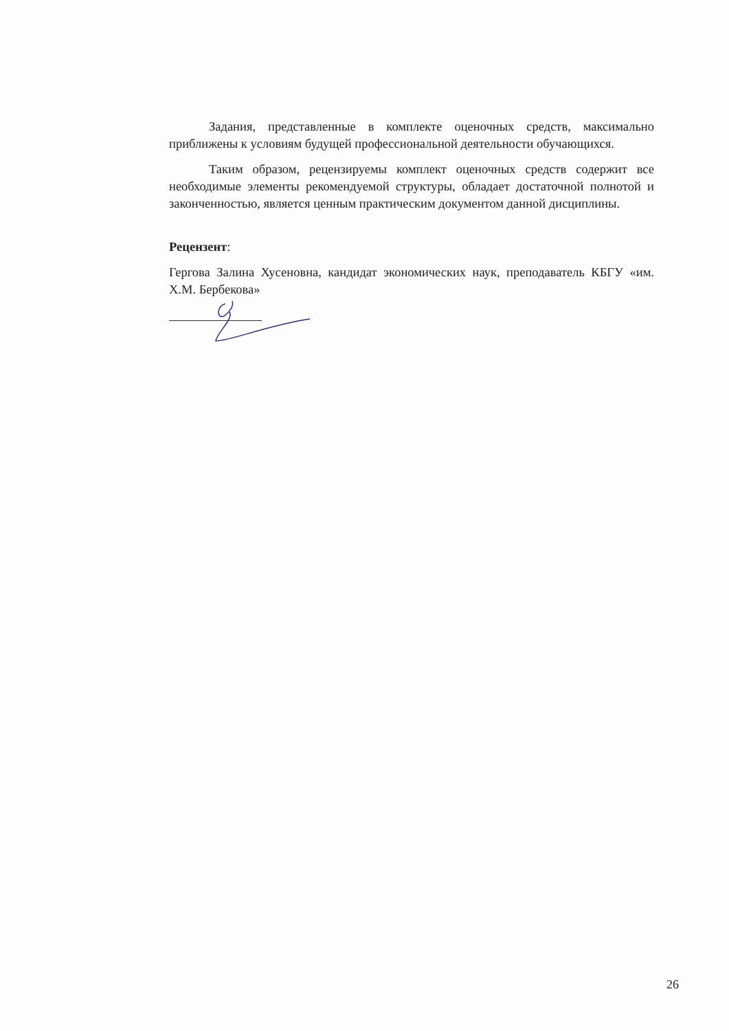Задания, представленные в комплекте оценочных средств, максимально приближены к условиям будущей профессиональной деятельности обучающихся.
Таким образом, рецензируемы комплект оценочных средств содержит все необходимые элементы рекомендуемой структуры, обладает достаточной полнотой и законченностью, является ценным практическим документом данной дисциплины.
Рецензент:
Гергова Залина Хусеновна, кандидат экономических наук, преподаватель КБГУ «им. Х.М. Бербекова»
26